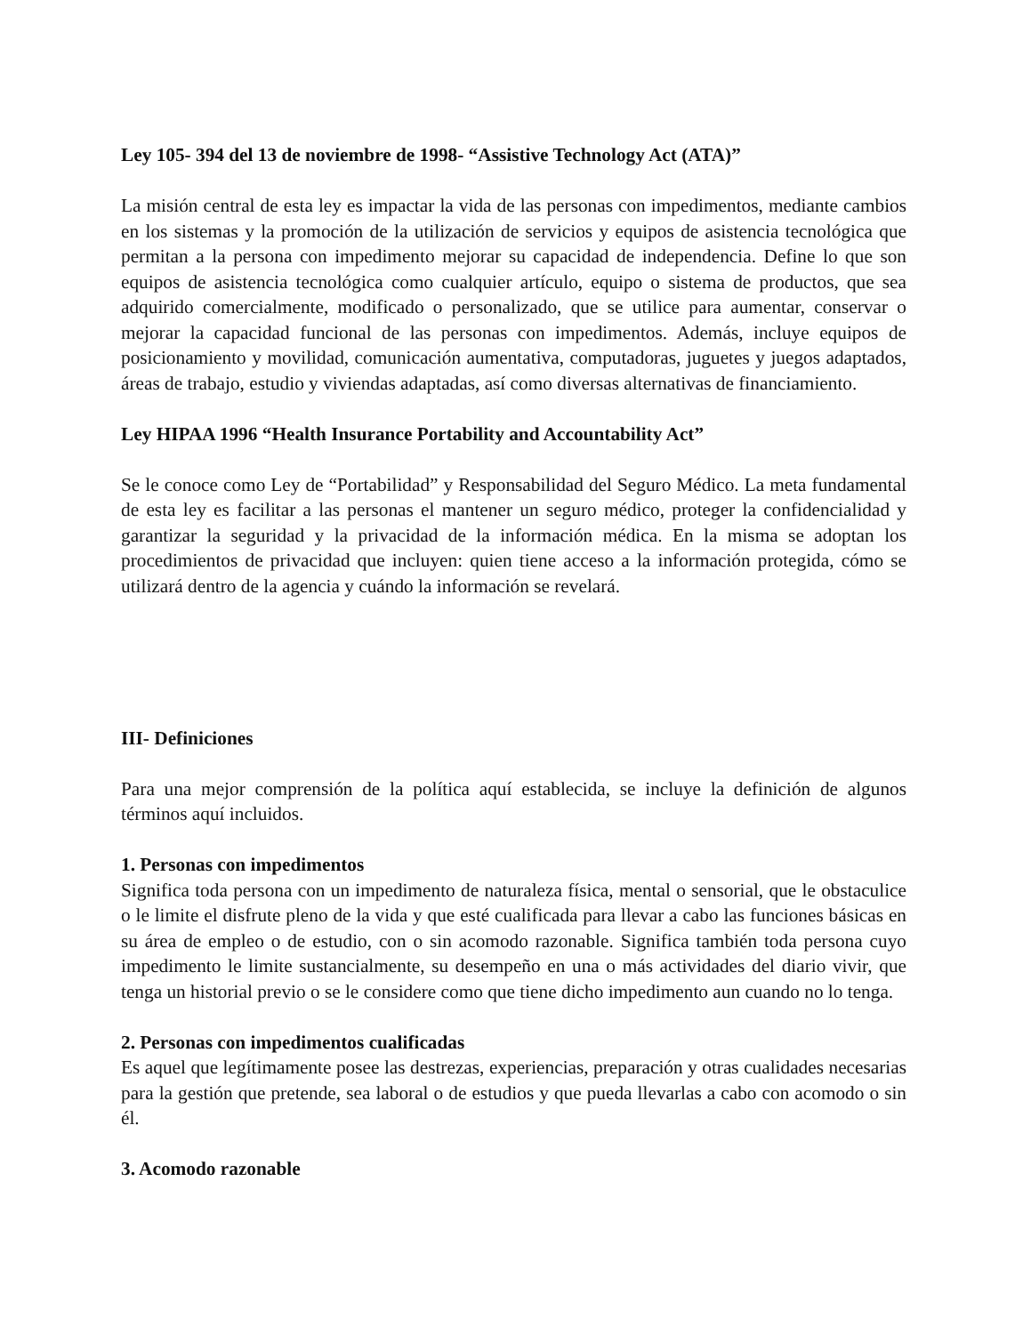Ley 105- 394 del 13 de noviembre de 1998- “Assistive Technology Act (ATA)”
La misión central de esta ley es impactar la vida de las personas con impedimentos, mediante cambios en los sistemas y la promoción de la utilización de servicios y equipos de asistencia tecnológica que permitan a la persona con impedimento mejorar su capacidad de independencia. Define lo que son equipos de asistencia tecnológica como cualquier artículo, equipo o sistema de productos, que sea adquirido comercialmente, modificado o personalizado, que se utilice para aumentar, conservar o mejorar la capacidad funcional de las personas con impedimentos. Además, incluye equipos de posicionamiento y movilidad, comunicación aumentativa, computadoras, juguetes y juegos adaptados, áreas de trabajo, estudio y viviendas adaptadas, así como diversas alternativas de financiamiento.
Ley HIPAA 1996 “Health Insurance Portability and Accountability Act”
Se le conoce como Ley de “Portabilidad” y Responsabilidad del Seguro Médico. La meta fundamental de esta ley es facilitar a las personas el mantener un seguro médico, proteger la confidencialidad y garantizar la seguridad y la privacidad de la información médica. En la misma se adoptan los procedimientos de privacidad que incluyen: quien tiene acceso a la información protegida, cómo se utilizará dentro de la agencia y cuándo la información se revelará.
III- Definiciones
Para una mejor comprensión de la política aquí establecida, se incluye la definición de algunos términos aquí incluidos.
1. Personas con impedimentos
Significa toda persona con un impedimento de naturaleza física, mental o sensorial, que le obstaculice o le limite el disfrute pleno de la vida y que esté cualificada para llevar a cabo las funciones básicas en su área de empleo o de estudio, con o sin acomodo razonable. Significa también toda persona cuyo impedimento le limite sustancialmente, su desempeño en una o más actividades del diario vivir, que tenga un historial previo o se le considere como que tiene dicho impedimento aun cuando no lo tenga.
2. Personas con impedimentos cualificadas
Es aquel que legítimamente posee las destrezas, experiencias, preparación y otras cualidades necesarias para la gestión que pretende, sea laboral o de estudios y que pueda llevarlas a cabo con acomodo o sin él.
3. Acomodo razonable